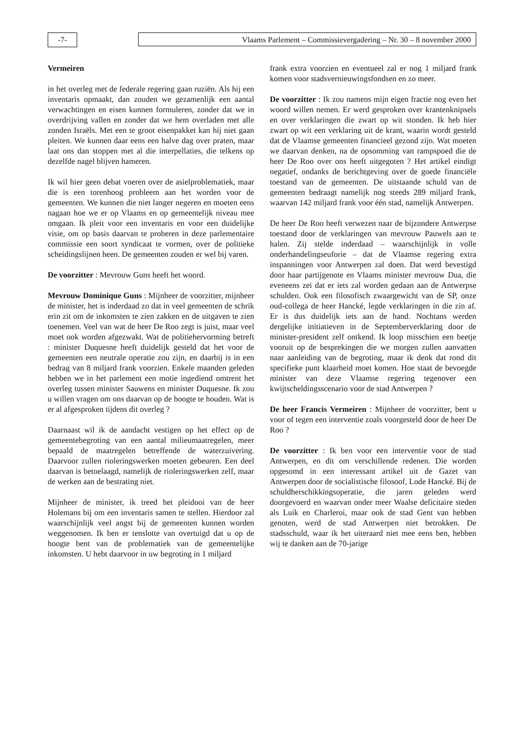-7- Vlaams Parlement – Commissievergadering – Nr. 30 – 8 november 2000
Vermeiren
in het overleg met de federale regering gaan ruziën. Als hij een inventaris opmaakt, dan zouden we gezamenlijk een aantal verwachtingen en eisen kunnen formuleren, zonder dat we in overdrijving vallen en zonder dat we hem overladen met alle zonden Israëls. Met een te groot eisenpakket kan hij niet gaan pleiten. We kunnen daar eens een halve dag over praten, maar laat ons dan stoppen met al die interpellaties, die telkens op dezelfde nagel blijven hameren.
Ik wil hier geen debat voeren over de asielproblematiek, maar die is een torenhoog probleem aan het worden voor de gemeenten. We kunnen die niet langer negeren en moeten eens nagaan hoe we er op Vlaams en op gemeentelijk niveau mee omgaan. Ik pleit voor een inventaris en voor een duidelijke visie, om op basis daarvan te proberen in deze parlementaire commissie een soort syndicaat te vormen, over de politieke scheidingslijnen heen. De gemeenten zouden er wel bij varen.
De voorzitter : Mevrouw Guns heeft het woord.
Mevrouw Dominique Guns : Mijnheer de voorzitter, mijnheer de minister, het is inderdaad zo dat in veel gemeenten de schrik erin zit om de inkomsten te zien zakken en de uitgaven te zien toenemen. Veel van wat de heer De Roo zegt is juist, maar veel moet ook worden afgezwakt. Wat de politiehervorming betreft : minister Duquesne heeft duidelijk gesteld dat het voor de gemeenten een neutrale operatie zou zijn, en daarbij is in een bedrag van 8 miljard frank voorzien. Enkele maanden geleden hebben we in het parlement een motie ingediend omtrent het overleg tussen minister Sauwens en minister Duquesne. Ik zou u willen vragen om ons daarvan op de hoogte te houden. Wat is er al afgesproken tijdens dit overleg ?
Daarnaast wil ik de aandacht vestigen op het effect op de gemeentebegroting van een aantal milieumaatregelen, meer bepaald de maatregelen betreffende de waterzuivering. Daarvoor zullen rioleringswerken moeten gebeuren. Een deel daarvan is betoelaagd, namelijk de rioleringswerken zelf, maar de werken aan de bestrating niet.
Mijnheer de minister, ik treed het pleidooi van de heer Holemans bij om een inventaris samen te stellen. Hierdoor zal waarschijnlijk veel angst bij de gemeenten kunnen worden weggenomen. Ik ben er tenslotte van overtuigd dat u op de hoogte bent van de problematiek van de gemeentelijke inkomsten. U hebt daarvoor in uw begroting in 1 miljard
frank extra voorzien en eventueel zal er nog 1 miljard frank komen voor stadsvernieuwingsfondsen en zo meer.
De voorzitter : Ik zou namens mijn eigen fractie nog even het woord willen nemen. Er werd gesproken over krantenknipsels en over verklaringen die zwart op wit stonden. Ik heb hier zwart op wit een verklaring uit de krant, waarin wordt gesteld dat de Vlaamse gemeenten financieel gezond zijn. Wat moeten we daarvan denken, na de opsomming van rampspoed die de heer De Roo over ons heeft uitgegoten ? Het artikel eindigt negatief, ondanks de berichtgeving over de goede financiële toestand van de gemeenten. De uitstaande schuld van de gemeenten bedraagt namelijk nog steeds 289 miljard frank, waarvan 142 miljard frank voor één stad, namelijk Antwerpen.
De heer De Roo heeft verwezen naar de bijzondere Antwerpse toestand door de verklaringen van mevrouw Pauwels aan te halen. Zij stelde inderdaad – waarschijnlijk in volle onderhandelingseuforie – dat de Vlaamse regering extra inspanningen voor Antwerpen zal doen. Dat werd bevestigd door haar partijgenote en Vlaams minister mevrouw Dua, die eveneens zei dat er iets zal worden gedaan aan de Antwerpse schulden. Ook een filosofisch zwaargewicht van de SP, onze oud-collega de heer Hancké, legde verklaringen in die zin af. Er is dus duidelijk iets aan de hand. Nochtans werden dergelijke initiatieven in de Septemberverklaring door de minister-president zelf ontkend. Ik loop misschien een beetje vooruit op de besprekingen die we morgen zullen aanvatten naar aanleiding van de begroting, maar ik denk dat rond dit specifieke punt klaarheid moet komen. Hoe staat de bevoegde minister van deze Vlaamse regering tegenover een kwijtscheldingsscenario voor de stad Antwerpen ?
De heer Francis Vermeiren : Mijnheer de voorzitter, bent u voor of tegen een interventie zoals voorgesteld door de heer De Roo ?
De voorzitter : Ik ben voor een interventie voor de stad Antwerpen, en dit om verschillende redenen. Die worden opgesomd in een interessant artikel uit de Gazet van Antwerpen door de socialistische filosoof, Lode Hancké. Bij de schuldherschikkingsoperatie, die jaren geleden werd doorgevoerd en waarvan onder meer Waalse deficitaire steden als Luik en Charleroi, maar ook de stad Gent van hebben genoten, werd de stad Antwerpen niet betrokken. De stadsschuld, waar ik het uiteraard niet mee eens ben, hebben wij te danken aan de 70-jarige